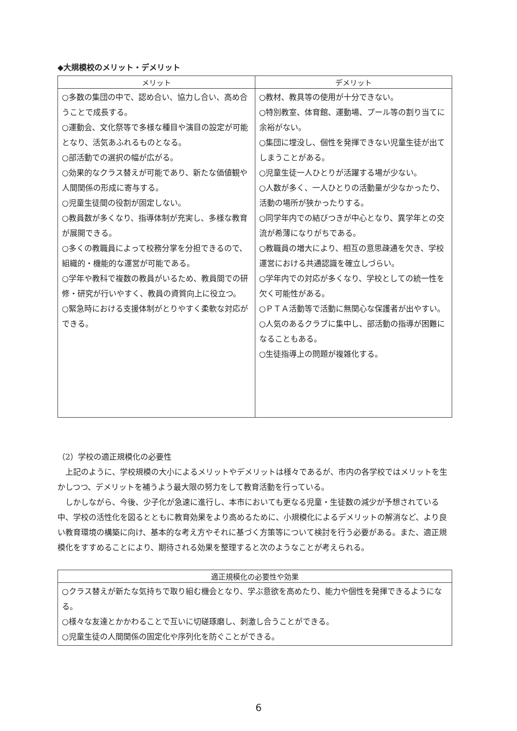◆大規模校のメリット・デメリット
| メリット | デメリット |
| --- | --- |
| ○多数の集団の中で、認め合い、協力し合い、高め合うことで成長する。 ○運動会、文化祭等で多様な種目や演目の設定が可能となり、活気あふれるものとなる。 ○部活動での選択の幅が広がる。 ○効果的なクラス替えが可能であり、新たな価値観や人間関係の形成に寄与する。 ○児童生徒間の役割が固定しない。 ○教員数が多くなり、指導体制が充実し、多様な教育が展開できる。 ○多くの教職員によって校務分掌を分担できるので、組織的・機能的な運営が可能である。 ○学年や教科で複数の教員がいるため、教員間での研修・研究が行いやすく、教員の資質向上に役立つ。 ○緊急時における支援体制がとりやすく柔軟な対応ができる。 | ○教材、教具等の使用が十分できない。 ○特別教室、体育館、運動場、プール等の割り当てに余裕がない。 ○集団に埋没し、個性を発揮できない児童生徒が出てしまうことがある。 ○児童生徒一人ひとりが活躍する場が少ない。 ○人数が多く、一人ひとりの活動量が少なかったり、活動の場所が狭かったりする。 ○同学年内での結びつきが中心となり、異学年との交流が希薄になりがちである。 ○教職員の増大により、相互の意思疎通を欠き、学校運営における共通認識を確立しづらい。 ○学年内での対応が多くなり、学校としての統一性を欠く可能性がある。 ○ＰＴＡ活動等で活動に無関心な保護者が出やすい。 ○人気のあるクラブに集中し、部活動の指導が困難になることもある。 ○生徒指導上の問題が複雑化する。 |
（2）学校の適正規模化の必要性
上記のように、学校規模の大小によるメリットやデメリットは様々であるが、市内の各学校ではメリットを生かしつつ、デメリットを補うよう最大限の努力をして教育活動を行っている。
しかしながら、今後、少子化が急速に進行し、本市においても更なる児童・生徒数の減少が予想されている中、学校の活性化を図るとともに教育効果をより高めるために、小規模化によるデメリットの解消など、より良い教育環境の構築に向け、基本的な考え方やそれに基づく方策等について検討を行う必要がある。また、適正規模化をすすめることにより、期待される効果を整理すると次のようなことが考えられる。
| 適正規模化の必要性や効果 |
| --- |
| ○クラス替えが新たな気持ちで取り組む機会となり、学ぶ意欲を高めたり、能力や個性を発揮できるようになる。 ○様々な友達とかかわることで互いに切磋琢磨し、刺激し合うことができる。 ○児童生徒の人間関係の固定化や序列化を防ぐことができる。 |
6